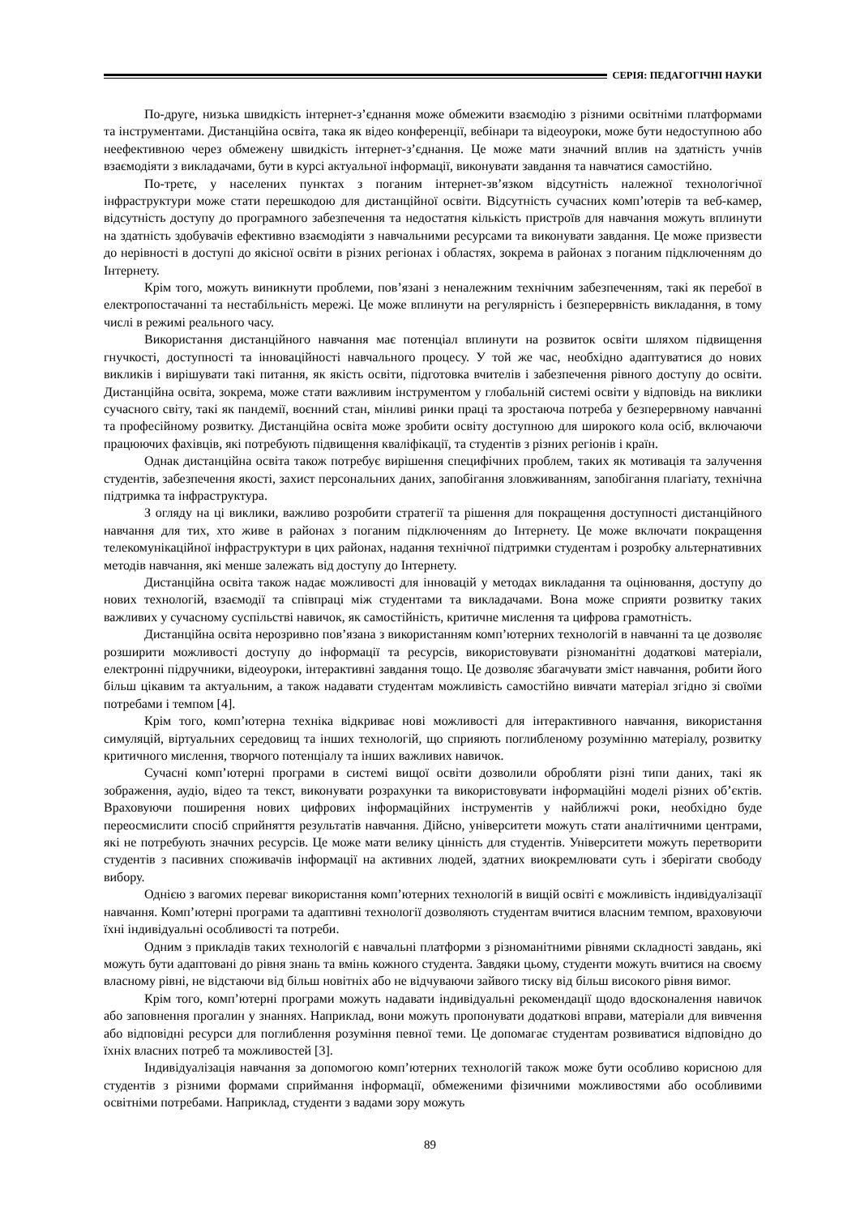СЕРІЯ: ПЕДАГОГІЧНІ НАУКИ
По-друге, низька швидкість інтернет-з’єднання може обмежити взаємодію з різними освітніми платформами та інструментами. Дистанційна освіта, така як відео конференції, вебінари та відеоуроки, може бути недоступною або неефективною через обмежену швидкість інтернет-з’єднання. Це може мати значний вплив на здатність учнів взаємодіяти з викладачами, бути в курсі актуальної інформації, виконувати завдання та навчатися самостійно.
По-третє, у населених пунктах з поганим інтернет-зв’язком відсутність належної технологічної інфраструктури може стати перешкодою для дистанційної освіти. Відсутність сучасних комп’ютерів та веб-камер, відсутність доступу до програмного забезпечення та недостатня кількість пристроїв для навчання можуть вплинути на здатність здобувачів ефективно взаємодіяти з навчальними ресурсами та виконувати завдання. Це може призвести до нерівності в доступі до якісної освіти в різних регіонах і областях, зокрема в районах з поганим підключенням до Інтернету.
Крім того, можуть виникнути проблеми, пов’язані з неналежним технічним забезпеченням, такі як перебої в електропостачанні та нестабільність мережі. Це може вплинути на регулярність і безперервність викладання, в тому числі в режимі реального часу.
Використання дистанційного навчання має потенціал вплинути на розвиток освіти шляхом підвищення гнучкості, доступності та інноваційності навчального процесу. У той же час, необхідно адаптуватися до нових викликів і вирішувати такі питання, як якість освіти, підготовка вчителів і забезпечення рівного доступу до освіти. Дистанційна освіта, зокрема, може стати важливим інструментом у глобальній системі освіти у відповідь на виклики сучасного світу, такі як пандемії, воєнний стан, мінливі ринки праці та зростаюча потреба у безперервному навчанні та професійному розвитку. Дистанційна освіта може зробити освіту доступною для широкого кола осіб, включаючи працюючих фахівців, які потребують підвищення кваліфікації, та студентів з різних регіонів і країн.
Однак дистанційна освіта також потребує вирішення специфічних проблем, таких як мотивація та залучення студентів, забезпечення якості, захист персональних даних, запобігання зловживанням, запобігання плагіату, технічна підтримка та інфраструктура.
З огляду на ці виклики, важливо розробити стратегії та рішення для покращення доступності дистанційного навчання для тих, хто живе в районах з поганим підключенням до Інтернету. Це може включати покращення телекомунікаційної інфраструктури в цих районах, надання технічної підтримки студентам і розробку альтернативних методів навчання, які менше залежать від доступу до Інтернету.
Дистанційна освіта також надає можливості для інновацій у методах викладання та оцінювання, доступу до нових технологій, взаємодії та співпраці між студентами та викладачами. Вона може сприяти розвитку таких важливих у сучасному суспільстві навичок, як самостійність, критичне мислення та цифрова грамотність.
Дистанційна освіта нерозривно пов’язана з використанням комп’ютерних технологій в навчанні та це дозволяє розширити можливості доступу до інформації та ресурсів, використовувати різноманітні додаткові матеріали, електронні підручники, відеоуроки, інтерактивні завдання тощо. Це дозволяє збагачувати зміст навчання, робити його більш цікавим та актуальним, а також надавати студентам можливість самостійно вивчати матеріал згідно зі своїми потребами і темпом [4].
Крім того, комп’ютерна техніка відкриває нові можливості для інтерактивного навчання, використання симуляцій, віртуальних середовищ та інших технологій, що сприяють поглибленому розумінню матеріалу, розвитку критичного мислення, творчого потенціалу та інших важливих навичок.
Сучасні комп’ютерні програми в системі вищої освіти дозволили обробляти різні типи даних, такі як зображення, аудіо, відео та текст, виконувати розрахунки та використовувати інформаційні моделі різних об’єктів. Враховуючи поширення нових цифрових інформаційних інструментів у найближчі роки, необхідно буде переосмислити спосіб сприйняття результатів навчання. Дійсно, університети можуть стати аналітичними центрами, які не потребують значних ресурсів. Це може мати велику цінність для студентів. Університети можуть перетворити студентів з пасивних споживачів інформації на активних людей, здатних виокремлювати суть і зберігати свободу вибору.
Однією з вагомих переваг використання комп’ютерних технологій в вищій освіті є можливість індивідуалізації навчання. Комп’ютерні програми та адаптивні технології дозволяють студентам вчитися власним темпом, враховуючи їхні індивідуальні особливості та потреби.
Одним з прикладів таких технологій є навчальні платформи з різноманітними рівнями складності завдань, які можуть бути адаптовані до рівня знань та вмінь кожного студента. Завдяки цьому, студенти можуть вчитися на своєму власному рівні, не відстаючи від більш новітніх або не відчуваючи зайвого тиску від більш високого рівня вимог.
Крім того, комп’ютерні програми можуть надавати індивідуальні рекомендації щодо вдосконалення навичок або заповнення прогалин у знаннях. Наприклад, вони можуть пропонувати додаткові вправи, матеріали для вивчення або відповідні ресурси для поглиблення розуміння певної теми. Це допомагає студентам розвиватися відповідно до їхніх власних потреб та можливостей [3].
Індивідуалізація навчання за допомогою комп’ютерних технологій також може бути особливо корисною для студентів з різними формами сприймання інформації, обмеженими фізичними можливостями або особливими освітніми потребами. Наприклад, студенти з вадами зору можуть
89